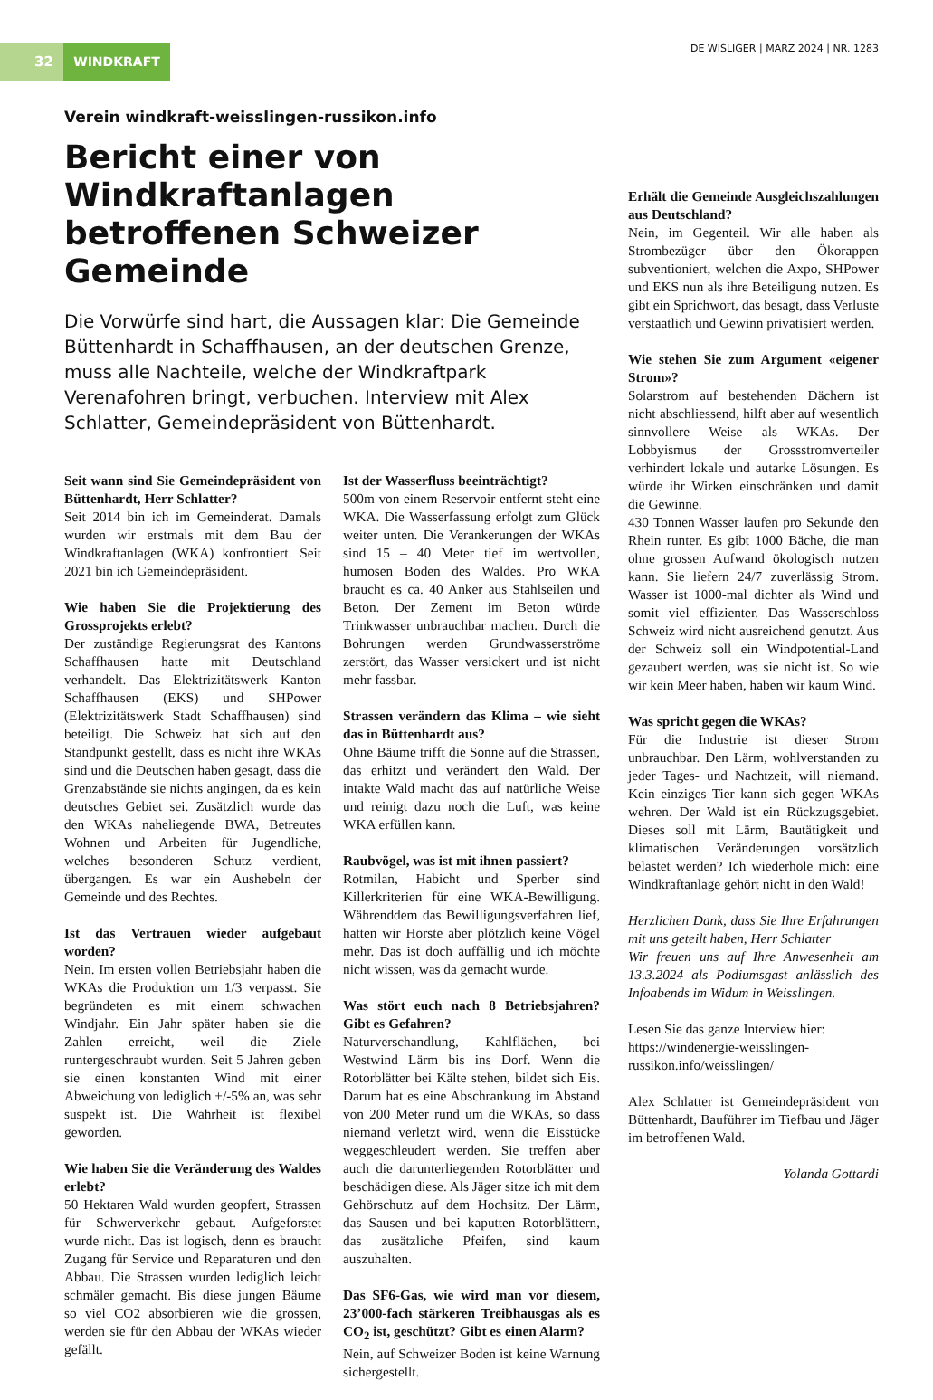32 WINDKRAFT
DE WISLIGER | MÄRZ 2024 | NR. 1283
Verein windkraft-weisslingen-russikon.info
Bericht einer von Windkraftanlagen betroffenen Schweizer Gemeinde
Die Vorwürfe sind hart, die Aussagen klar: Die Gemeinde Büttenhardt in Schaffhausen, an der deutschen Grenze, muss alle Nachteile, welche der Windkraftpark Verenafohren bringt, verbuchen. Interview mit Alex Schlatter, Gemeindepräsident von Büttenhardt.
Seit wann sind Sie Gemeindepräsident von Büttenhardt, Herr Schlatter?
Seit 2014 bin ich im Gemeinderat. Damals wurden wir erstmals mit dem Bau der Windkraftanlagen (WKA) konfrontiert. Seit 2021 bin ich Gemeindepräsident.
Wie haben Sie die Projektierung des Grossprojekts erlebt?
Der zuständige Regierungsrat des Kantons Schaffhausen hatte mit Deutschland verhandelt. Das Elektrizitätswerk Kanton Schaffhausen (EKS) und SHPower (Elektrizitätswerk Stadt Schaffhausen) sind beteiligt. Die Schweiz hat sich auf den Standpunkt gestellt, dass es nicht ihre WKAs sind und die Deutschen haben gesagt, dass die Grenzabstände sie nichts angingen, da es kein deutsches Gebiet sei. Zusätzlich wurde das den WKAs naheliegende BWA, Betreutes Wohnen und Arbeiten für Jugendliche, welches besonderen Schutz verdient, übergangen. Es war ein Aushebeln der Gemeinde und des Rechtes.
Ist das Vertrauen wieder aufgebaut worden?
Nein. Im ersten vollen Betriebsjahr haben die WKAs die Produktion um 1/3 verpasst. Sie begründeten es mit einem schwachen Windjahr. Ein Jahr später haben sie die Zahlen erreicht, weil die Ziele runtergeschraubt wurden. Seit 5 Jahren geben sie einen konstanten Wind mit einer Abweichung von lediglich +/-5% an, was sehr suspekt ist. Die Wahrheit ist flexibel geworden.
Wie haben Sie die Veränderung des Waldes erlebt?
50 Hektaren Wald wurden geopfert, Strassen für Schwerverkehr gebaut. Aufgeforstet wurde nicht. Das ist logisch, denn es braucht Zugang für Service und Reparaturen und den Abbau. Die Strassen wurden lediglich leicht schmäler gemacht. Bis diese jungen Bäume so viel CO2 absorbieren wie die grossen, werden sie für den Abbau der WKAs wieder gefällt.
Ist der Wasserfluss beeinträchtigt?
500m von einem Reservoir entfernt steht eine WKA. Die Wasserfassung erfolgt zum Glück weiter unten. Die Verankerungen der WKAs sind 15 – 40 Meter tief im wertvollen, humosen Boden des Waldes. Pro WKA braucht es ca. 40 Anker aus Stahlseilen und Beton. Der Zement im Beton würde Trinkwasser unbrauchbar machen. Durch die Bohrungen werden Grundwasserströme zerstört, das Wasser versickert und ist nicht mehr fassbar.
Strassen verändern das Klima – wie sieht das in Büttenhardt aus?
Ohne Bäume trifft die Sonne auf die Strassen, das erhitzt und verändert den Wald. Der intakte Wald macht das auf natürliche Weise und reinigt dazu noch die Luft, was keine WKA erfüllen kann.
Raubvögel, was ist mit ihnen passiert?
Rotmilan, Habicht und Sperber sind Killerkriterien für eine WKA-Bewilligung. Währenddem das Bewilligungsverfahren lief, hatten wir Horste aber plötzlich keine Vögel mehr. Das ist doch auffällig und ich möchte nicht wissen, was da gemacht wurde.
Was stört euch nach 8 Betriebsjahren? Gibt es Gefahren?
Naturverschandlung, Kahlflächen, bei Westwind Lärm bis ins Dorf. Wenn die Rotorblätter bei Kälte stehen, bildet sich Eis. Darum hat es eine Abschrankung im Abstand von 200 Meter rund um die WKAs, so dass niemand verletzt wird, wenn die Eisstücke weggeschleudert werden. Sie treffen aber auch die darunterliegenden Rotorblätter und beschädigen diese. Als Jäger sitze ich mit dem Gehörschutz auf dem Hochsitz. Der Lärm, das Sausen und bei kaputten Rotorblättern, das zusätzliche Pfeifen, sind kaum auszuhalten.
Das SF6-Gas, wie wird man vor diesem, 23’000-fach stärkeren Treibhausgas als es CO<sub>2</sub> ist, geschützt? Gibt es einen Alarm?
Nein, auf Schweizer Boden ist keine Warnung sichergestellt.
Erhält die Gemeinde Ausgleichszahlungen aus Deutschland?
Nein, im Gegenteil. Wir alle haben als Strombezüger über den Ökorappen subventioniert, welchen die Axpo, SHPower und EKS nun als ihre Beteiligung nutzen. Es gibt ein Sprichwort, das besagt, dass Verluste verstaatlich und Gewinn privatisiert werden.
Wie stehen Sie zum Argument «eigener Strom»?
Solarstrom auf bestehenden Dächern ist nicht abschliessend, hilft aber auf wesentlich sinnvollere Weise als WKAs. Der Lobbyismus der Grossstromverteiler verhindert lokale und autarke Lösungen. Es würde ihr Wirken einschränken und damit die Gewinne.
430 Tonnen Wasser laufen pro Sekunde den Rhein runter. Es gibt 1000 Bäche, die man ohne grossen Aufwand ökologisch nutzen kann. Sie liefern 24/7 zuverlässig Strom. Wasser ist 1000-mal dichter als Wind und somit viel effizienter. Das Wasserschloss Schweiz wird nicht ausreichend genutzt. Aus der Schweiz soll ein Windpotential-Land gezaubert werden, was sie nicht ist. So wie wir kein Meer haben, haben wir kaum Wind.
Was spricht gegen die WKAs?
Für die Industrie ist dieser Strom unbrauchbar. Den Lärm, wohlverstanden zu jeder Tages- und Nachtzeit, will niemand. Kein einziges Tier kann sich gegen WKAs wehren. Der Wald ist ein Rückzugsgebiet. Dieses soll mit Lärm, Bautätigkeit und klimatischen Veränderungen vorsätzlich belastet werden? Ich wiederhole mich: eine Windkraftanlage gehört nicht in den Wald!
Herzlichen Dank, dass Sie Ihre Erfahrungen mit uns geteilt haben, Herr Schlatter
Wir freuen uns auf Ihre Anwesenheit am 13.3.2024 als Podiumsgast anlässlich des Infoabends im Widum in Weisslingen.
Lesen Sie das ganze Interview hier: https://windenergie-weisslingen-russikon.info/weisslingen/
Alex Schlatter ist Gemeindepräsident von Büttenhardt, Bauführer im Tiefbau und Jäger im betroffenen Wald.
Yolanda Gottardi